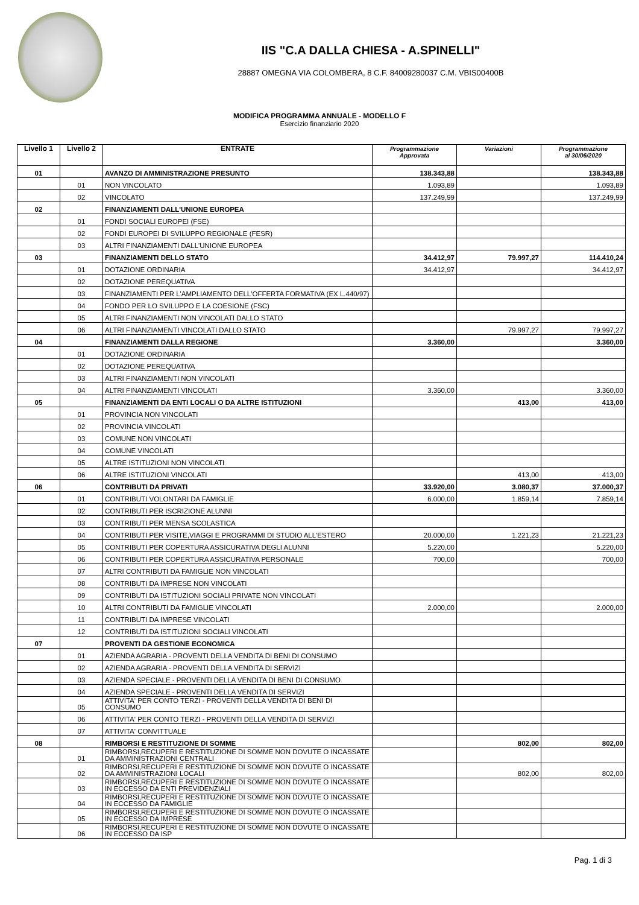IIS "C.A DALLA CHIESA - A.SPINELLI"
28887 OMEGNA VIA COLOMBERA, 8 C.F. 84009280037 C.M. VBIS00400B
MODIFICA PROGRAMMA ANNUALE - MODELLO F
Esercizio finanziario 2020
| Livello 1 | Livello 2 | ENTRATE | Programmazione Approvata | Variazioni | Programmazione al 30/06/2020 |
| --- | --- | --- | --- | --- | --- |
| 01 | | AVANZO DI AMMINISTRAZIONE PRESUNTO | 138.343,88 | | 138.343,88 |
| | 01 | NON VINCOLATO | 1.093,89 | | 1.093,89 |
| | 02 | VINCOLATO | 137.249,99 | | 137.249,99 |
| 02 | | FINANZIAMENTI DALL'UNIONE EUROPEA | | | |
| | 01 | FONDI SOCIALI EUROPEI (FSE) | | | |
| | 02 | FONDI EUROPEI DI SVILUPPO REGIONALE (FESR) | | | |
| | 03 | ALTRI FINANZIAMENTI DALL'UNIONE EUROPEA | | | |
| 03 | | FINANZIAMENTI DELLO STATO | 34.412,97 | 79.997,27 | 114.410,24 |
| | 01 | DOTAZIONE ORDINARIA | 34.412,97 | | 34.412,97 |
| | 02 | DOTAZIONE PEREQUATIVA | | | |
| | 03 | FINANZIAMENTI PER L'AMPLIAMENTO DELL'OFFERTA FORMATIVA (EX L.440/97) | | | |
| | 04 | FONDO PER LO SVILUPPO E LA COESIONE (FSC) | | | |
| | 05 | ALTRI FINANZIAMENTI NON VINCOLATI DALLO STATO | | | |
| | 06 | ALTRI FINANZIAMENTI VINCOLATI DALLO STATO | | 79.997,27 | 79.997,27 |
| 04 | | FINANZIAMENTI DALLA REGIONE | 3.360,00 | | 3.360,00 |
| | 01 | DOTAZIONE ORDINARIA | | | |
| | 02 | DOTAZIONE PEREQUATIVA | | | |
| | 03 | ALTRI FINANZIAMENTI NON VINCOLATI | | | |
| | 04 | ALTRI FINANZIAMENTI VINCOLATI | 3.360,00 | | 3.360,00 |
| 05 | | FINANZIAMENTI DA ENTI LOCALI O DA ALTRE ISTITUZIONI | | 413,00 | 413,00 |
| | 01 | PROVINCIA NON VINCOLATI | | | |
| | 02 | PROVINCIA VINCOLATI | | | |
| | 03 | COMUNE NON VINCOLATI | | | |
| | 04 | COMUNE VINCOLATI | | | |
| | 05 | ALTRE ISTITUZIONI NON VINCOLATI | | | |
| | 06 | ALTRE ISTITUZIONI VINCOLATI | | 413,00 | 413,00 |
| 06 | | CONTRIBUTI DA PRIVATI | 33.920,00 | 3.080,37 | 37.000,37 |
| | 01 | CONTRIBUTI VOLONTARI DA FAMIGLIE | 6.000,00 | 1.859,14 | 7.859,14 |
| | 02 | CONTRIBUTI PER ISCRIZIONE ALUNNI | | | |
| | 03 | CONTRIBUTI PER MENSA SCOLASTICA | | | |
| | 04 | CONTRIBUTI PER VISITE,VIAGGI E PROGRAMMI DI STUDIO ALL'ESTERO | 20.000,00 | 1.221,23 | 21.221,23 |
| | 05 | CONTRIBUTI PER COPERTURA ASSICURATIVA DEGLI ALUNNI | 5.220,00 | | 5.220,00 |
| | 06 | CONTRIBUTI PER COPERTURA ASSICURATIVA PERSONALE | 700,00 | | 700,00 |
| | 07 | ALTRI CONTRIBUTI DA FAMIGLIE NON VINCOLATI | | | |
| | 08 | CONTRIBUTI DA IMPRESE NON VINCOLATI | | | |
| | 09 | CONTRIBUTI DA ISTITUZIONI SOCIALI PRIVATE NON VINCOLATI | | | |
| | 10 | ALTRI CONTRIBUTI DA FAMIGLIE VINCOLATI | 2.000,00 | | 2.000,00 |
| | 11 | CONTRIBUTI DA IMPRESE VINCOLATI | | | |
| | 12 | CONTRIBUTI DA ISTITUZIONI SOCIALI VINCOLATI | | | |
| 07 | | PROVENTI DA GESTIONE ECONOMICA | | | |
| | 01 | AZIENDA AGRARIA - PROVENTI DELLA VENDITA DI BENI DI CONSUMO | | | |
| | 02 | AZIENDA AGRARIA - PROVENTI DELLA VENDITA DI SERVIZI | | | |
| | 03 | AZIENDA SPECIALE - PROVENTI DELLA VENDITA DI BENI DI CONSUMO | | | |
| | 04 | AZIENDA SPECIALE - PROVENTI DELLA VENDITA DI SERVIZI | | | |
| | 05 | ATTIVITA' PER CONTO TERZI - PROVENTI DELLA VENDITA DI BENI DI CONSUMO | | | |
| | 06 | ATTIVITA' PER CONTO TERZI - PROVENTI DELLA VENDITA DI SERVIZI | | | |
| | 07 | ATTIVITA' CONVITTUALE | | | |
| 08 | | RIMBORSI E RESTITUZIONE DI SOMME | | 802,00 | 802,00 |
| | 01 | RIMBORSI,RECUPERI E RESTITUZIONE DI SOMME NON DOVUTE O INCASSATE DA AMMINISTRAZIONI CENTRALI | | | |
| | 02 | RIMBORSI,RECUPERI E RESTITUZIONE DI SOMME NON DOVUTE O INCASSATE DA AMMINISTRAZIONI LOCALI | | 802,00 | 802,00 |
| | 03 | RIMBORSI,RECUPERI E RESTITUZIONE DI SOMME NON DOVUTE O INCASSATE IN ECCESSO DA ENTI PREVIDENZIALI | | | |
| | 04 | RIMBORSI,RECUPERI E RESTITUZIONE DI SOMME NON DOVUTE O INCASSATE IN ECCESSO DA FAMIGLIE | | | |
| | 05 | RIMBORSI,RECUPERI E RESTITUZIONE DI SOMME NON DOVUTE O INCASSATE IN ECCESSO DA IMPRESE | | | |
| | 06 | RIMBORSI,RECUPERI E RESTITUZIONE DI SOMME NON DOVUTE O INCASSATE IN ECCESSO DA ISP | | | |
Pag. 1 di 3